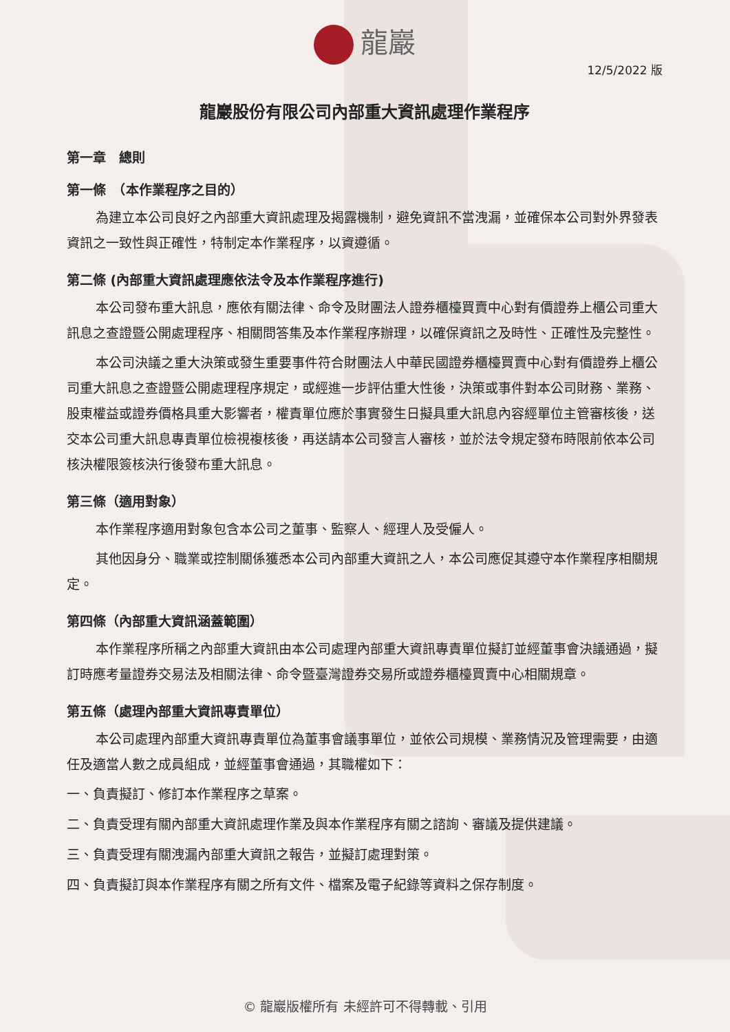龍巖
12/5/2022 版
龍巖股份有限公司內部重大資訊處理作業程序
第一章　總則
第一條　（本作業程序之目的）
為建立本公司良好之內部重大資訊處理及揭露機制，避免資訊不當洩漏，並確保本公司對外界發表資訊之一致性與正確性，特制定本作業程序，以資遵循。
第二條 (內部重大資訊處理應依法令及本作業程序進行)
本公司發布重大訊息，應依有關法律、命令及財團法人證券櫃檯買賣中心對有價證券上櫃公司重大訊息之查證暨公開處理程序、相關問答集及本作業程序辦理，以確保資訊之及時性、正確性及完整性。
本公司決議之重大決策或發生重要事件符合財團法人中華民國證券櫃檯買賣中心對有價證券上櫃公司重大訊息之查證暨公開處理程序規定，或經進一步評估重大性後，決策或事件對本公司財務、業務、股東權益或證券價格具重大影響者，權責單位應於事實發生日擬具重大訊息內容經單位主管審核後，送交本公司重大訊息專責單位檢視複核後，再送請本公司發言人審核，並於法令規定發布時限前依本公司核決權限簽核決行後發布重大訊息。
第三條（適用對象）
本作業程序適用對象包含本公司之董事、監察人、經理人及受僱人。
其他因身分、職業或控制關係獲悉本公司內部重大資訊之人，本公司應促其遵守本作業程序相關規定。
第四條（內部重大資訊涵蓋範圍）
本作業程序所稱之內部重大資訊由本公司處理內部重大資訊專責單位擬訂並經董事會決議通過，擬訂時應考量證券交易法及相關法律、命令暨臺灣證券交易所或證券櫃檯買賣中心相關規章。
第五條（處理內部重大資訊專責單位）
本公司處理內部重大資訊專責單位為董事會議事單位，並依公司規模、業務情況及管理需要，由適任及適當人數之成員組成，並經董事會通過，其職權如下：
一、負責擬訂、修訂本作業程序之草案。
二、負責受理有關內部重大資訊處理作業及與本作業程序有關之諮詢、審議及提供建議。
三、負責受理有關洩漏內部重大資訊之報告，並擬訂處理對策。
四、負責擬訂與本作業程序有關之所有文件、檔案及電子紀錄等資料之保存制度。
© 龍巖版權所有 未經許可不得轉載、引用